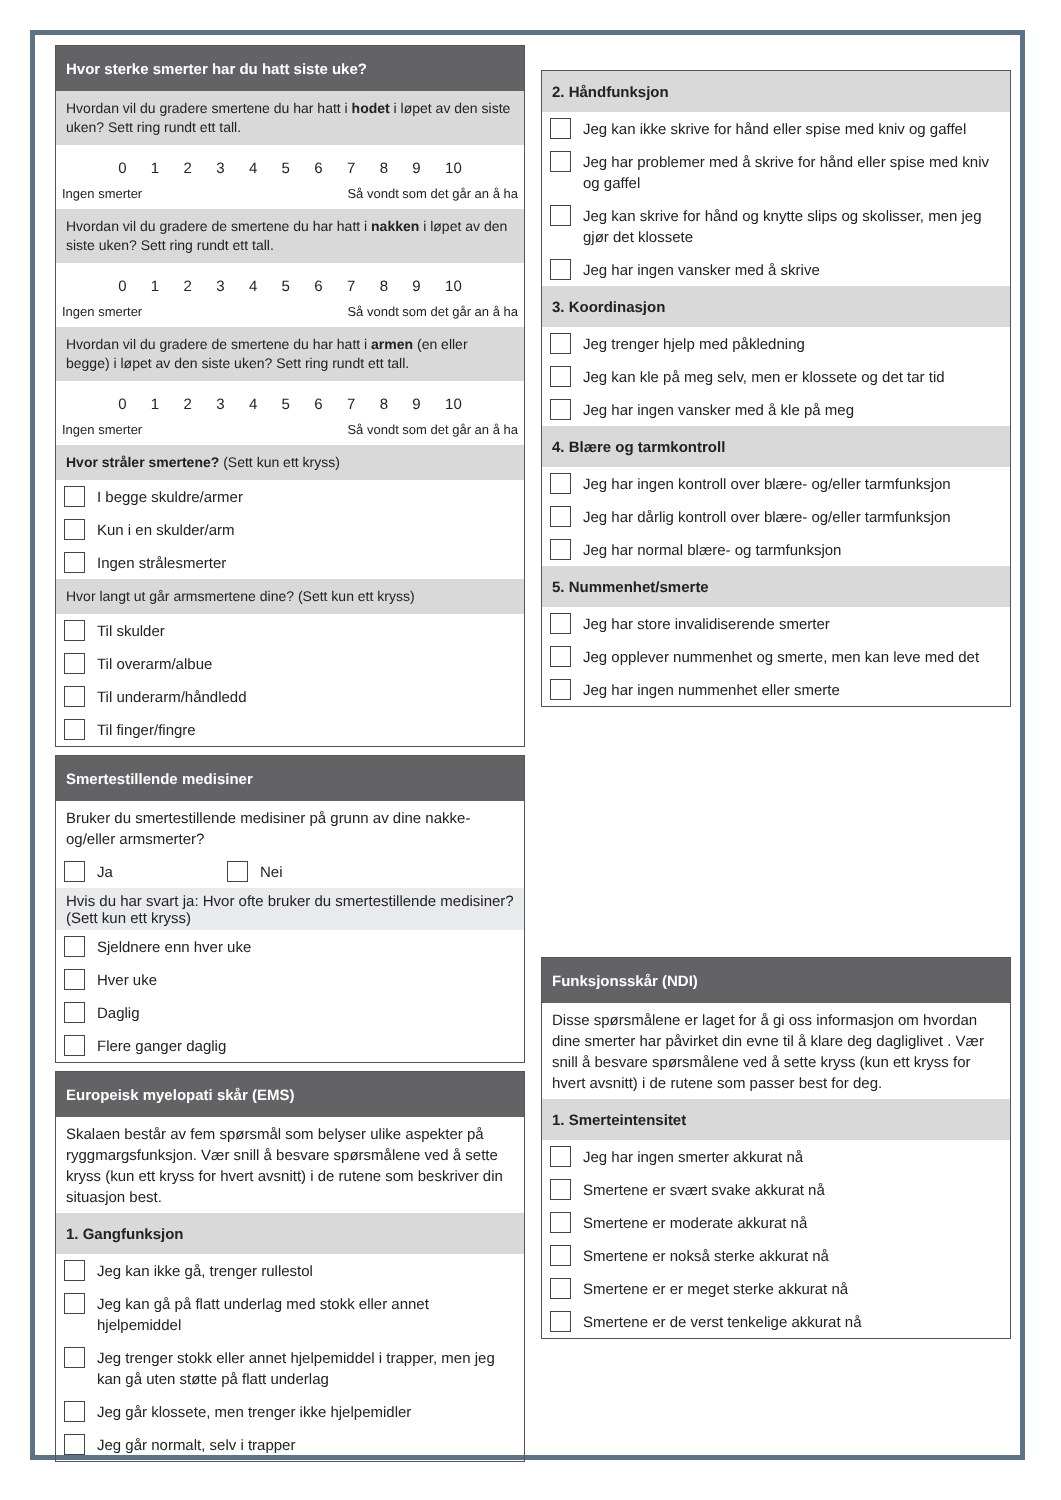Hvor sterke smerter har du hatt siste uke?
Hvordan vil du gradere smertene du har hatt i hodet i løpet av den siste uken? Sett ring rundt ett tall.
0 1 2 3 4 5 6 7 8 9 10
Ingen smerter Så vondt som det går an å ha
Hvordan vil du gradere de smertene du har hatt i nakken i løpet av den siste uken? Sett ring rundt ett tall.
0 1 2 3 4 5 6 7 8 9 10
Ingen smerter Så vondt som det går an å ha
Hvordan vil du gradere de smertene du har hatt i armen (en eller begge) i løpet av den siste uken? Sett ring rundt ett tall.
0 1 2 3 4 5 6 7 8 9 10
Ingen smerter Så vondt som det går an å ha
Hvor stråler smertene? (Sett kun ett kryss)
I begge skuldre/armer
Kun i en skulder/arm
Ingen strålesmerter
Hvor langt ut går armsmertene dine? (Sett kun ett kryss)
Til skulder
Til overarm/albue
Til underarm/håndledd
Til finger/fingre
Smertestillende medisiner
Bruker du smertestillende medisiner på grunn av dine nakke- og/eller armsmerter?
Ja Nei
Hvis du har svart ja: Hvor ofte bruker du smertestillende medisiner? (Sett kun ett kryss)
Sjeldnere enn hver uke
Hver uke
Daglig
Flere ganger daglig
Europeisk myelopati skår (EMS)
Skalaen består av fem spørsmål som belyser ulike aspekter på ryggmargsfunksjon. Vær snill å besvare spørsmålene ved å sette kryss (kun ett kryss for hvert avsnitt) i de rutene som beskriver din situasjon best.
1. Gangfunksjon
Jeg kan ikke gå, trenger rullestol
Jeg kan gå på flatt underlag med stokk eller annet hjelpemiddel
Jeg trenger stokk eller annet hjelpemiddel i trapper, men jeg kan gå uten støtte på flatt underlag
Jeg går klossete, men trenger ikke hjelpemidler
Jeg går normalt, selv i trapper
2. Håndfunksjon
Jeg kan ikke skrive for hånd eller spise med kniv og gaffel
Jeg har problemer med å skrive for hånd eller spise med kniv og gaffel
Jeg kan skrive for hånd og knytte slips og skolisser, men jeg gjør det klossete
Jeg har ingen vansker med å skrive
3. Koordinasjon
Jeg trenger hjelp med påkledning
Jeg kan kle på meg selv, men er klossete og det tar tid
Jeg har ingen vansker med å kle på meg
4. Blære og tarmkontroll
Jeg har ingen kontroll over blære- og/eller tarmfunksjon
Jeg har dårlig kontroll over blære- og/eller tarmfunksjon
Jeg har normal blære- og tarmfunksjon
5. Nummenhet/smerte
Jeg har store invalidiserende smerter
Jeg opplever nummenhet og smerte, men kan leve med det
Jeg har ingen nummenhet eller smerte
Funksjonsskår (NDI)
Disse spørsmålene er laget for å gi oss informasjon om hvordan dine smerter har påvirket din evne til å klare deg dagliglivet . Vær snill å besvare spørsmålene ved å sette kryss (kun ett kryss for hvert avsnitt) i de rutene som passer best for deg.
1. Smerteintensitet
Jeg har ingen smerter akkurat nå
Smertene er svært svake akkurat nå
Smertene er moderate akkurat nå
Smertene er nokså sterke akkurat nå
Smertene er er meget sterke akkurat nå
Smertene er de verst tenkelige akkurat nå